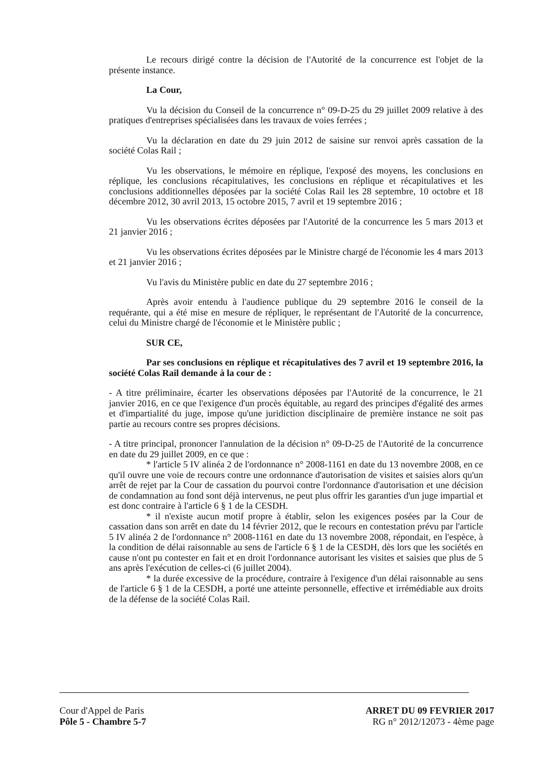Le recours dirigé contre la décision de l'Autorité de la concurrence est l'objet de la présente instance.
La Cour,
Vu la décision du Conseil de la concurrence n° 09-D-25 du 29 juillet 2009 relative à des pratiques d'entreprises spécialisées dans les travaux de voies ferrées ;
Vu la déclaration en date du 29 juin 2012 de saisine sur renvoi après cassation de la société Colas Rail ;
Vu les observations, le mémoire en réplique, l'exposé des moyens, les conclusions en réplique, les conclusions récapitulatives, les conclusions en réplique et récapitulatives et les conclusions additionnelles déposées par la société Colas Rail les 28 septembre, 10 octobre et 18 décembre 2012, 30 avril 2013, 15 octobre 2015, 7 avril et 19 septembre 2016 ;
Vu les observations écrites déposées par l'Autorité de la concurrence les 5 mars 2013 et 21 janvier 2016 ;
Vu les observations écrites déposées par le Ministre chargé de l'économie les 4 mars 2013 et 21 janvier 2016 ;
Vu l'avis du Ministère public en date du 27 septembre 2016 ;
Après avoir entendu à l'audience publique du 29 septembre 2016 le conseil de la requérante, qui a été mise en mesure de répliquer, le représentant de l'Autorité de la concurrence, celui du Ministre chargé de l'économie et le Ministère public ;
SUR CE,
Par ses conclusions en réplique et récapitulatives des 7 avril et 19 septembre 2016, la société Colas Rail demande à la cour de :
- A titre préliminaire, écarter les observations déposées par l'Autorité de la concurrence, le 21 janvier 2016, en ce que l'exigence d'un procès équitable, au regard des principes d'égalité des armes et d'impartialité du juge, impose qu'une juridiction disciplinaire de première instance ne soit pas partie au recours contre ses propres décisions.
- A titre principal, prononcer l'annulation de la décision n° 09-D-25 de l'Autorité de la concurrence en date du 29 juillet 2009, en ce que :
* l'article 5 IV alinéa 2 de l'ordonnance n° 2008-1161 en date du 13 novembre 2008, en ce qu'il ouvre une voie de recours contre une ordonnance d'autorisation de visites et saisies alors qu'un arrêt de rejet par la Cour de cassation du pourvoi contre l'ordonnance d'autorisation et une décision de condamnation au fond sont déjà intervenus, ne peut plus offrir les garanties d'un juge impartial et est donc contraire à l'article 6 § 1 de la CESDH.
* il n'existe aucun motif propre à établir, selon les exigences posées par la Cour de cassation dans son arrêt en date du 14 février 2012, que le recours en contestation prévu par l'article 5 IV alinéa 2 de l'ordonnance n° 2008-1161 en date du 13 novembre 2008, répondait, en l'espèce, à la condition de délai raisonnable au sens de l'article 6 § 1 de la CESDH, dès lors que les sociétés en cause n'ont pu contester en fait et en droit l'ordonnance autorisant les visites et saisies que plus de 5 ans après l'exécution de celles-ci (6 juillet 2004).
* la durée excessive de la procédure, contraire à l'exigence d'un délai raisonnable au sens de l'article 6 § 1 de la CESDH, a porté une atteinte personnelle, effective et irrémédiable aux droits de la défense de la société Colas Rail.
Cour d'Appel de Paris
Pôle 5 - Chambre 5-7
ARRET DU 09 FEVRIER 2017
RG n° 2012/12073 - 4ème page